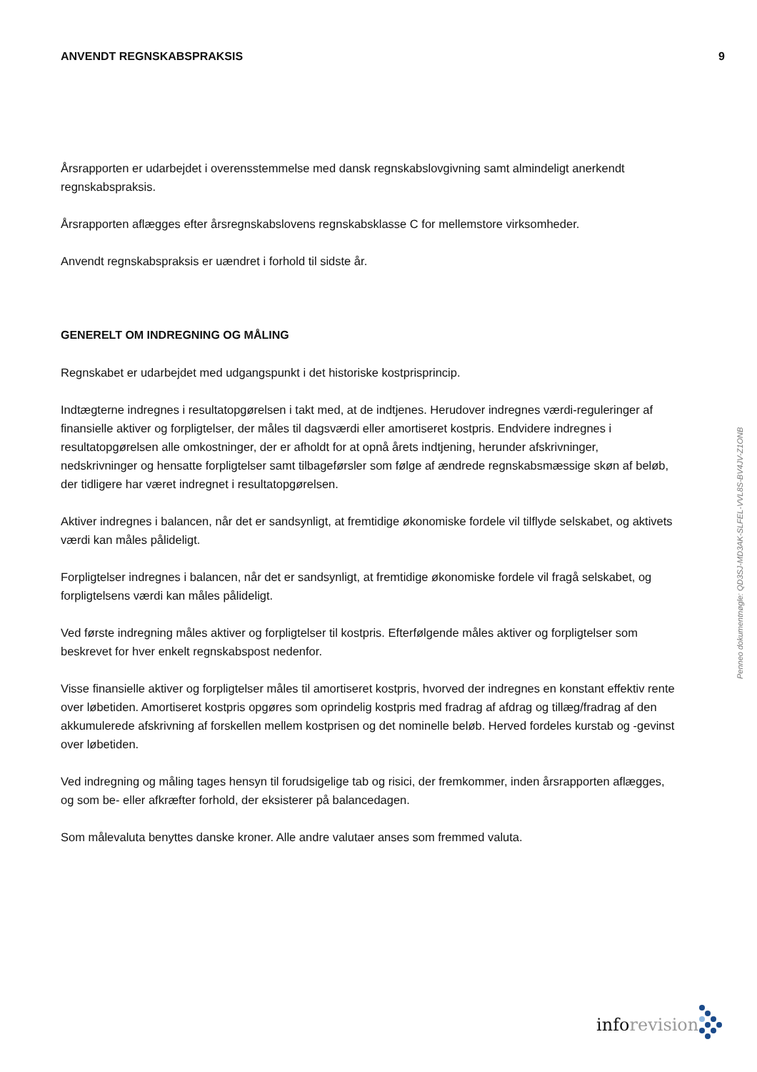ANVENDT REGNSKABSPRAKSIS 9
Årsrapporten er udarbejdet i overensstemmelse med dansk regnskabslovgivning samt almindeligt anerkendt regnskabspraksis.
Årsrapporten aflægges efter årsregnskabslovens regnskabsklasse C for mellemstore virksomheder.
Anvendt regnskabspraksis er uændret i forhold til sidste år.
GENERELT OM INDREGNING OG MÅLING
Regnskabet er udarbejdet med udgangspunkt i det historiske kostprisprincip.
Indtægterne indregnes i resultatopgørelsen i takt med, at de indtjenes. Herudover indregnes værdi-reguleringer af finansielle aktiver og forpligtelser, der måles til dagsværdi eller amortiseret kostpris. Endvidere indregnes i resultatopgørelsen alle omkostninger, der er afholdt for at opnå årets indtjening, herunder afskrivninger, nedskrivninger og hensatte forpligtelser samt tilbageførsler som følge af ændrede regnskabsmæssige skøn af beløb, der tidligere har været indregnet i resultatopgørelsen.
Aktiver indregnes i balancen, når det er sandsynligt, at fremtidige økonomiske fordele vil tilflyde selskabet, og aktivets værdi kan måles pålideligt.
Forpligtelser indregnes i balancen, når det er sandsynligt, at fremtidige økonomiske fordele vil fragå selskabet, og forpligtelsens værdi kan måles pålideligt.
Ved første indregning måles aktiver og forpligtelser til kostpris. Efterfølgende måles aktiver og forpligtelser som beskrevet for hver enkelt regnskabspost nedenfor.
Visse finansielle aktiver og forpligtelser måles til amortiseret kostpris, hvorved der indregnes en konstant effektiv rente over løbetiden. Amortiseret kostpris opgøres som oprindelig kostpris med fradrag af afdrag og tillæg/fradrag af den akkumulerede afskrivning af forskellen mellem kostprisen og det nominelle beløb. Herved fordeles kurstab og -gevinst over løbetiden.
Ved indregning og måling tages hensyn til forudsigelige tab og risici, der fremkommer, inden årsrapporten aflægges, og som be- eller afkræfter forhold, der eksisterer på balancedagen.
Som målevaluta benyttes danske kroner. Alle andre valutaer anses som fremmed valuta.
Penneo dokumentnøgle: QD3SJ-MD3AK-SLFEL-VVL8S-BV4JV-Z1ONB
inforevision